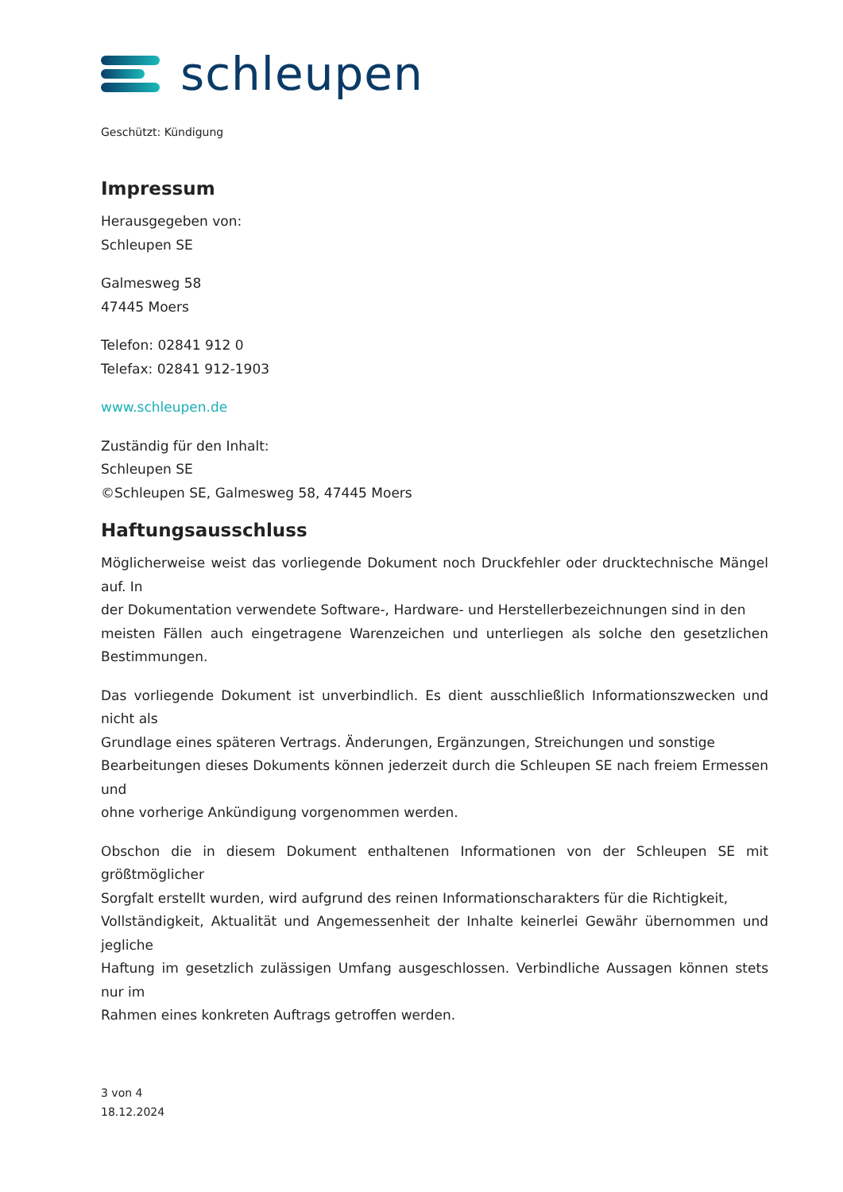schleupen
Geschützt: Kündigung
Impressum
Herausgegeben von:
Schleupen SE
Galmesweg 58
47445 Moers
Telefon: 02841 912 0
Telefax: 02841 912-1903
www.schleupen.de
Zuständig für den Inhalt:
Schleupen SE
©Schleupen SE, Galmesweg 58, 47445 Moers
Haftungsausschluss
Möglicherweise weist das vorliegende Dokument noch Druckfehler oder drucktechnische Mängel auf. In
der Dokumentation verwendete Software-, Hardware- und Herstellerbezeichnungen sind in den
meisten Fällen auch eingetragene Warenzeichen und unterliegen als solche den gesetzlichen Bestimmungen.
Das vorliegende Dokument ist unverbindlich. Es dient ausschließlich Informationszwecken und nicht als
Grundlage eines späteren Vertrags. Änderungen, Ergänzungen, Streichungen und sonstige
Bearbeitungen dieses Dokuments können jederzeit durch die Schleupen SE nach freiem Ermessen und
ohne vorherige Ankündigung vorgenommen werden.
Obschon die in diesem Dokument enthaltenen Informationen von der Schleupen SE mit größtmöglicher
Sorgfalt erstellt wurden, wird aufgrund des reinen Informationscharakters für die Richtigkeit,
Vollständigkeit, Aktualität und Angemessenheit der Inhalte keinerlei Gewähr übernommen und jegliche
Haftung im gesetzlich zulässigen Umfang ausgeschlossen. Verbindliche Aussagen können stets nur im
Rahmen eines konkreten Auftrags getroffen werden.
3 von 4
18.12.2024